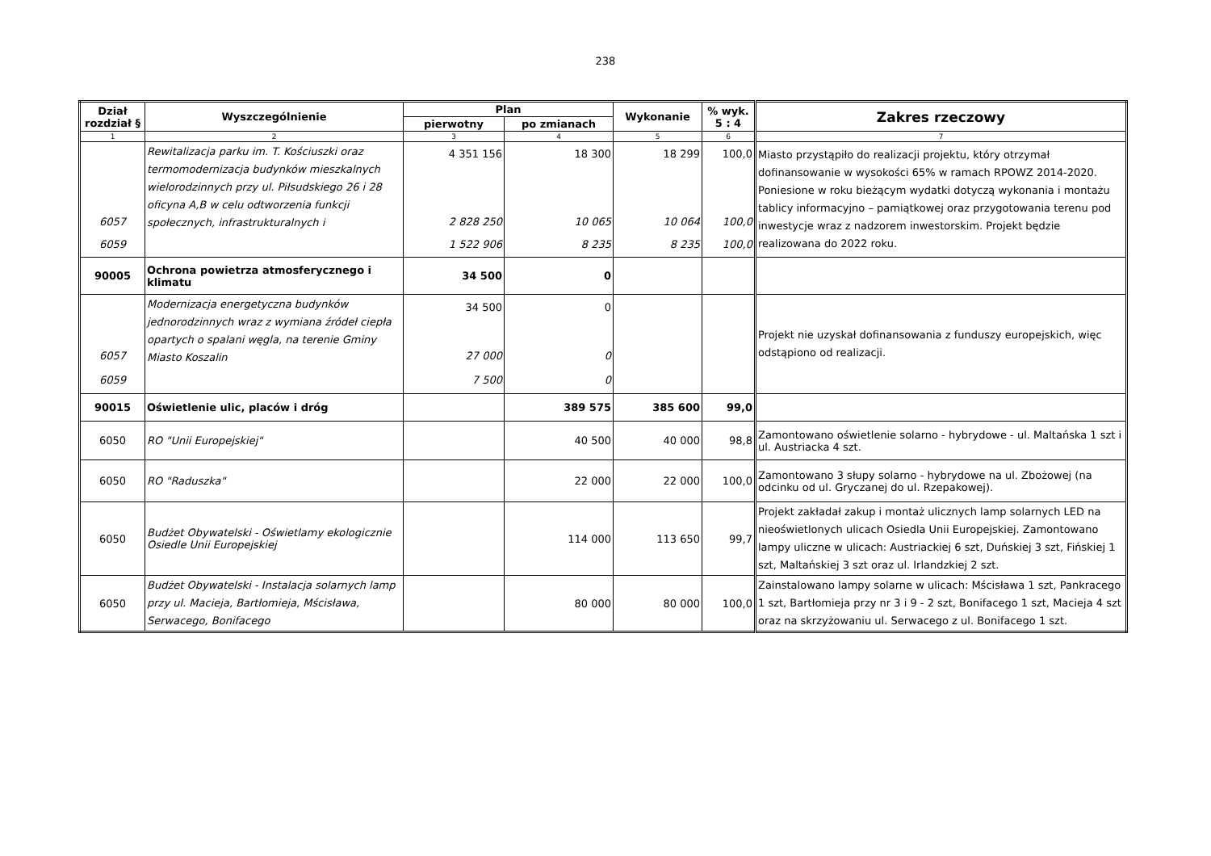238
| Dział rozdział § | Wyszczególnienie | Plan | | Wykonanie | % wyk. 5 : 4 | Zakres rzeczowy |
| --- | --- | --- | --- | --- | --- | --- |
| | | pierwotny | po zmianach | | | |
| 1 | 2 | 3 | 4 | 5 | 6 | 7 |
| 6057 6059 | Rewitalizacja parku im. T. Kościuszki oraz termomodernizacja budynków mieszkalnych wielorodzinnych przy ul. Piłsudskiego 26 i 28 oficyna A,B w celu odtworzenia funkcji społecznych, infrastrukturalnych i | 4 351 156 2 828 250 1 522 906 | 18 300 10 065 8 235 | 18 299 10 064 8 235 | 100,0 100,0 100,0 | Miasto przystąpiło do realizacji projektu, który otrzymał dofinansowanie w wysokości 65% w ramach RPOWZ 2014-2020. Poniesione w roku bieżącym wydatki dotyczą wykonania i montażu tablicy informacyjno – pamiątkowej oraz przygotowania terenu pod inwestycje wraz z nadzorem inwestorskim. Projekt będzie realizowana do 2022 roku. |
| 90005 | Ochrona powietrza atmosferycznego i klimatu | 34 500 | 0 | | | |
| 6057 6059 | Modernizacja energetyczna budynków jednorodzinnych wraz z wymiana źródeł ciepła opartych o spalani węgla, na terenie Gminy Miasto Koszalin | 34 500 27 000 7 500 | 0 0 0 | | | Projekt nie uzyskał dofinansowania z funduszy europejskich, więc odstąpiono od realizacji. |
| 90015 | Oświetlenie ulic, placów i dróg | | 389 575 | 385 600 | 99,0 | |
| 6050 | RO "Unii Europejskiej" | | 40 500 | 40 000 | 98,8 | Zamontowano oświetlenie solarno - hybrydowe - ul. Maltańska 1 szt i ul. Austriacka 4 szt. |
| 6050 | RO "Raduszka" | | 22 000 | 22 000 | 100,0 | Zamontowano 3 słupy solarno - hybrydowe na ul. Zbożowej (na odcinku od ul. Gryczanej do ul. Rzepakowej). |
| 6050 | Budżet Obywatelski - Oświetlamy ekologicznie Osiedle Unii Europejskiej | | 114 000 | 113 650 | 99,7 | Projekt zakładał zakup i montaż ulicznych lamp solarnych LED na nieoświetlonych ulicach Osiedla Unii Europejskiej. Zamontowano lampy uliczne w ulicach: Austriackiej 6 szt, Duńskiej 3 szt, Fińskiej 1 szt, Maltańskiej 3 szt oraz ul. Irlandzkiej 2 szt. |
| 6050 | Budżet Obywatelski - Instalacja solarnych lamp przy ul. Macieja, Bartłomieja, Mścisława, Serwacego, Bonifacego | | 80 000 | 80 000 | 100,0 | Zainstalowano lampy solarne w ulicach: Mścisława 1 szt, Pankracego 1 szt, Bartłomieja przy nr 3 i 9 - 2 szt, Bonifacego 1 szt, Macieja 4 szt oraz na skrzyżowaniu ul. Serwacego z ul. Bonifacego 1 szt. |